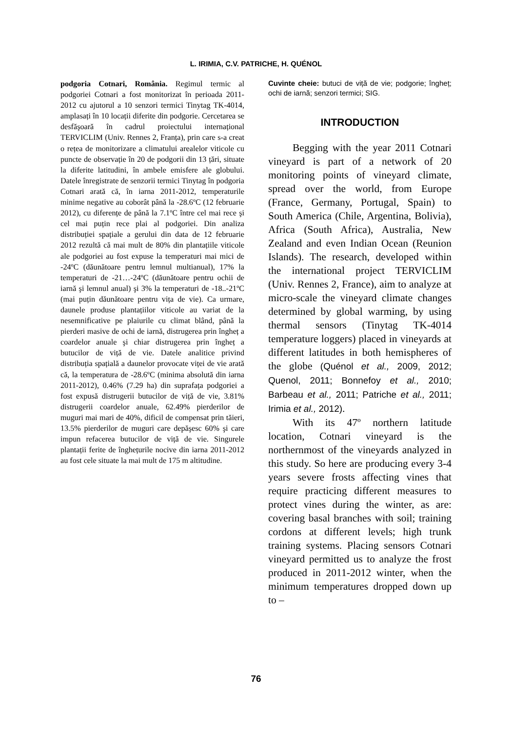L. IRIMIA, C.V. PATRICHE, H. QUÉNOL
podgoria Cotnari, România. Regimul termic al podgoriei Cotnari a fost monitorizat în perioada 2011-2012 cu ajutorul a 10 senzori termici Tinytag TK-4014, amplasați în 10 locații diferite din podgorie. Cercetarea se desfăşoară în cadrul proiectului internațional TERVICLIM (Univ. Rennes 2, Franța), prin care s-a creat o rețea de monitorizare a climatului arealelor viticole cu puncte de observație în 20 de podgorii din 13 țări, situate la diferite latitudini, în ambele emisfere ale globului. Datele înregistrate de senzorii termici Tinytag în podgoria Cotnari arată că, în iarna 2011-2012, temperaturile minime negative au coborât până la -28.6ºC (12 februarie 2012), cu diferențe de până la 7.1ºC între cel mai rece şi cel mai puțin rece plai al podgoriei. Din analiza distribuției spațiale a gerului din data de 12 februarie 2012 rezultă că mai mult de 80% din plantațiile viticole ale podgoriei au fost expuse la temperaturi mai mici de -24ºC (dăunătoare pentru lemnul multianual), 17% la temperaturi de -21…-24ºC (dăunătoare pentru ochii de iarnă şi lemnul anual) şi 3% la temperaturi de -18..-21ºC (mai puțin dăunătoare pentru vița de vie). Ca urmare, daunele produse plantațiilor viticole au variat de la nesemnificative pe plaiurile cu climat blând, până la pierderi masive de ochi de iarnă, distrugerea prin îngheț a coardelor anuale şi chiar distrugerea prin îngheț a butucilor de viță de vie. Datele analitice privind distribuția spațială a daunelor provocate viței de vie arată că, la temperatura de -28.6ºC (minima absolută din iarna 2011-2012), 0.46% (7.29 ha) din suprafața podgoriei a fost expusă distrugerii butucilor de viță de vie, 3.81% distrugerii coardelor anuale, 62.49% pierderilor de muguri mai mari de 40%, dificil de compensat prin tăieri, 13.5% pierderilor de muguri care depăşesc 60% şi care impun refacerea butucilor de viță de vie. Singurele plantații ferite de înghețurile nocive din iarna 2011-2012 au fost cele situate la mai mult de 175 m altitudine.
Cuvinte cheie: butuci de viță de vie; podgorie; îngheț; ochi de iarnă; senzori termici; SIG.
INTRODUCTION
Begging with the year 2011 Cotnari vineyard is part of a network of 20 monitoring points of vineyard climate, spread over the world, from Europe (France, Germany, Portugal, Spain) to South America (Chile, Argentina, Bolivia), Africa (South Africa), Australia, New Zealand and even Indian Ocean (Reunion Islands). The research, developed within the international project TERVICLIM (Univ. Rennes 2, France), aim to analyze at micro-scale the vineyard climate changes determined by global warming, by using thermal sensors (Tinytag TK-4014 temperature loggers) placed in vineyards at different latitudes in both hemispheres of the globe (Quénol et al., 2009, 2012; Quenol, 2011; Bonnefoy et al., 2010; Barbeau et al., 2011; Patriche et al., 2011; Irimia et al., 2012).
With its 47º northern latitude location, Cotnari vineyard is the northernmost of the vineyards analyzed in this study. So here are producing every 3-4 years severe frosts affecting vines that require practicing different measures to protect vines during the winter, as are: covering basal branches with soil; training cordons at different levels; high trunk training systems. Placing sensors Cotnari vineyard permitted us to analyze the frost produced in 2011-2012 winter, when the minimum temperatures dropped down up to –
76